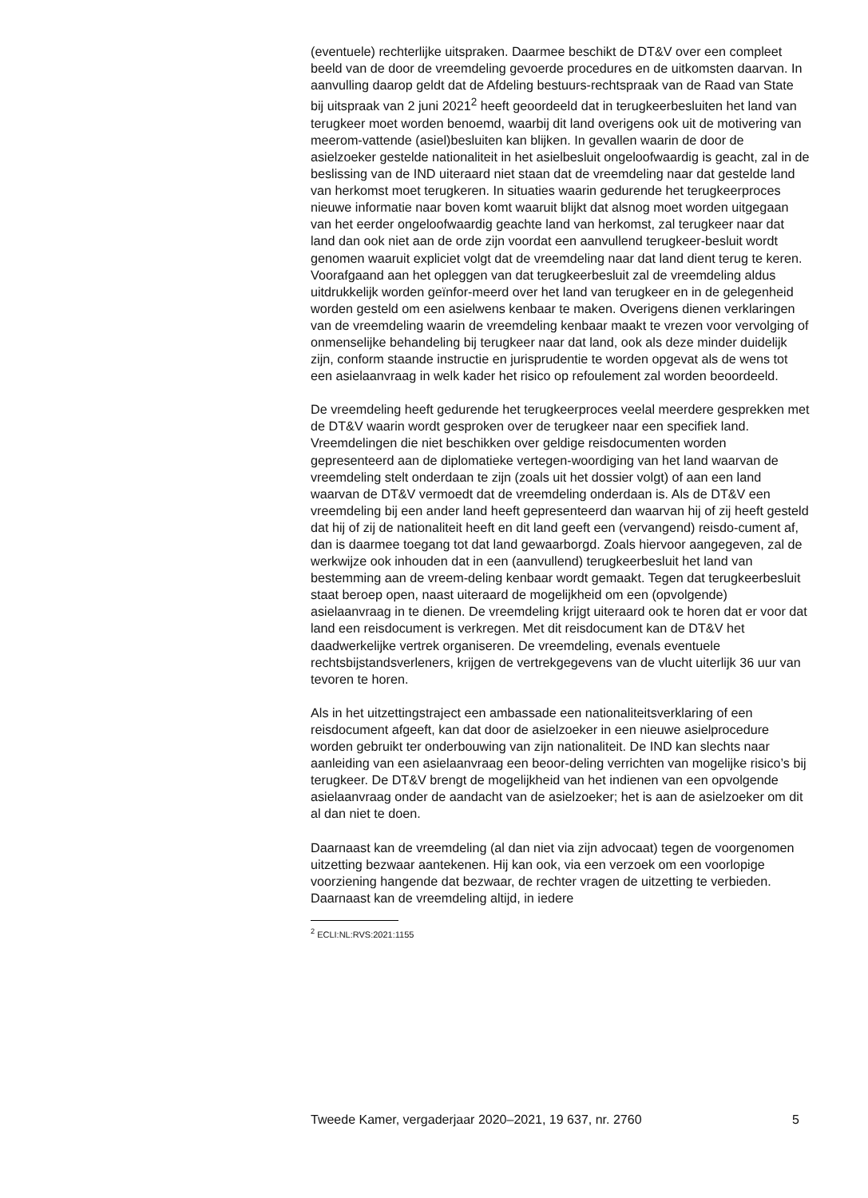(eventuele) rechterlijke uitspraken. Daarmee beschikt de DT&V over een compleet beeld van de door de vreemdeling gevoerde procedures en de uitkomsten daarvan. In aanvulling daarop geldt dat de Afdeling bestuurs-rechtspraak van de Raad van State bij uitspraak van 2 juni 2021<sup>2</sup> heeft geoordeeld dat in terugkeerbesluiten het land van terugkeer moet worden benoemd, waarbij dit land overigens ook uit de motivering van meerom-vattende (asiel)besluiten kan blijken. In gevallen waarin de door de asielzoeker gestelde nationaliteit in het asielbesluit ongeloofwaardig is geacht, zal in de beslissing van de IND uiteraard niet staan dat de vreemdeling naar dat gestelde land van herkomst moet terugkeren. In situaties waarin gedurende het terugkeerproces nieuwe informatie naar boven komt waaruit blijkt dat alsnog moet worden uitgegaan van het eerder ongeloofwaardig geachte land van herkomst, zal terugkeer naar dat land dan ook niet aan de orde zijn voordat een aanvullend terugkeer-besluit wordt genomen waaruit expliciet volgt dat de vreemdeling naar dat land dient terug te keren. Voorafgaand aan het opleggen van dat terugkeerbesluit zal de vreemdeling aldus uitdrukkelijk worden geïnfor-meerd over het land van terugkeer en in de gelegenheid worden gesteld om een asielwens kenbaar te maken. Overigens dienen verklaringen van de vreemdeling waarin de vreemdeling kenbaar maakt te vrezen voor vervolging of onmenselijke behandeling bij terugkeer naar dat land, ook als deze minder duidelijk zijn, conform staande instructie en jurisprudentie te worden opgevat als de wens tot een asielaanvraag in welk kader het risico op refoulement zal worden beoordeeld.
De vreemdeling heeft gedurende het terugkeerproces veelal meerdere gesprekken met de DT&V waarin wordt gesproken over de terugkeer naar een specifiek land. Vreemdelingen die niet beschikken over geldige reisdocumenten worden gepresenteerd aan de diplomatieke vertegen-woordiging van het land waarvan de vreemdeling stelt onderdaan te zijn (zoals uit het dossier volgt) of aan een land waarvan de DT&V vermoedt dat de vreemdeling onderdaan is. Als de DT&V een vreemdeling bij een ander land heeft gepresenteerd dan waarvan hij of zij heeft gesteld dat hij of zij de nationaliteit heeft en dit land geeft een (vervangend) reisdo-cument af, dan is daarmee toegang tot dat land gewaarborgd. Zoals hiervoor aangegeven, zal de werkwijze ook inhouden dat in een (aanvullend) terugkeerbesluit het land van bestemming aan de vreem-deling kenbaar wordt gemaakt. Tegen dat terugkeerbesluit staat beroep open, naast uiteraard de mogelijkheid om een (opvolgende) asielaanvraag in te dienen. De vreemdeling krijgt uiteraard ook te horen dat er voor dat land een reisdocument is verkregen. Met dit reisdocument kan de DT&V het daadwerkelijke vertrek organiseren. De vreemdeling, evenals eventuele rechtsbijstandsverleners, krijgen de vertrekgegevens van de vlucht uiterlijk 36 uur van tevoren te horen.
Als in het uitzettingstraject een ambassade een nationaliteitsverklaring of een reisdocument afgeeft, kan dat door de asielzoeker in een nieuwe asielprocedure worden gebruikt ter onderbouwing van zijn nationaliteit. De IND kan slechts naar aanleiding van een asielaanvraag een beoor-deling verrichten van mogelijke risico’s bij terugkeer. De DT&V brengt de mogelijkheid van het indienen van een opvolgende asielaanvraag onder de aandacht van de asielzoeker; het is aan de asielzoeker om dit al dan niet te doen.
Daarnaast kan de vreemdeling (al dan niet via zijn advocaat) tegen de voorgenomen uitzetting bezwaar aantekenen. Hij kan ook, via een verzoek om een voorlopige voorziening hangende dat bezwaar, de rechter vragen de uitzetting te verbieden. Daarnaast kan de vreemdeling altijd, in iedere
<sup>2</sup> ECLI:NL:RVS:2021:1155
Tweede Kamer, vergaderjaar 2020–2021, 19 637, nr. 2760 5